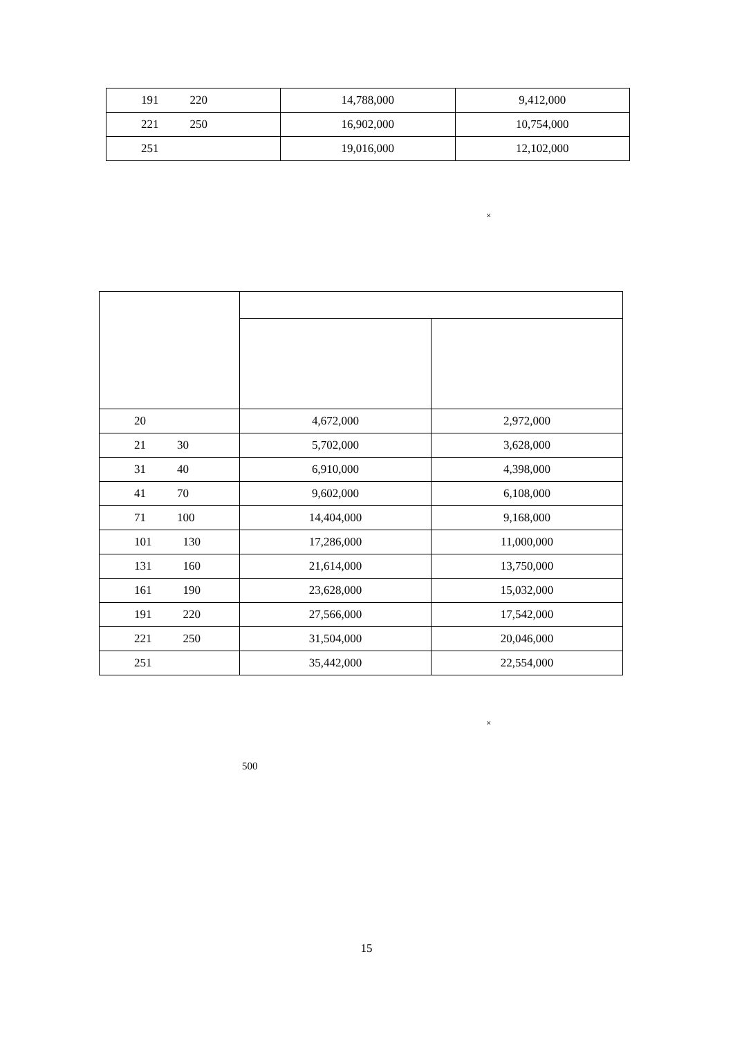| 191 220 | 14,788,000 | 9,412,000 |
| 221 250 | 16,902,000 | 10,754,000 |
| 251 | 19,016,000 | 12,102,000 |
×
| 20 | 4,672,000 | 2,972,000 |
| 21 30 | 5,702,000 | 3,628,000 |
| 31 40 | 6,910,000 | 4,398,000 |
| 41 70 | 9,602,000 | 6,108,000 |
| 71 100 | 14,404,000 | 9,168,000 |
| 101 130 | 17,286,000 | 11,000,000 |
| 131 160 | 21,614,000 | 13,750,000 |
| 161 190 | 23,628,000 | 15,032,000 |
| 191 220 | 27,566,000 | 17,542,000 |
| 221 250 | 31,504,000 | 20,046,000 |
| 251 | 35,442,000 | 22,554,000 |
×
500
15